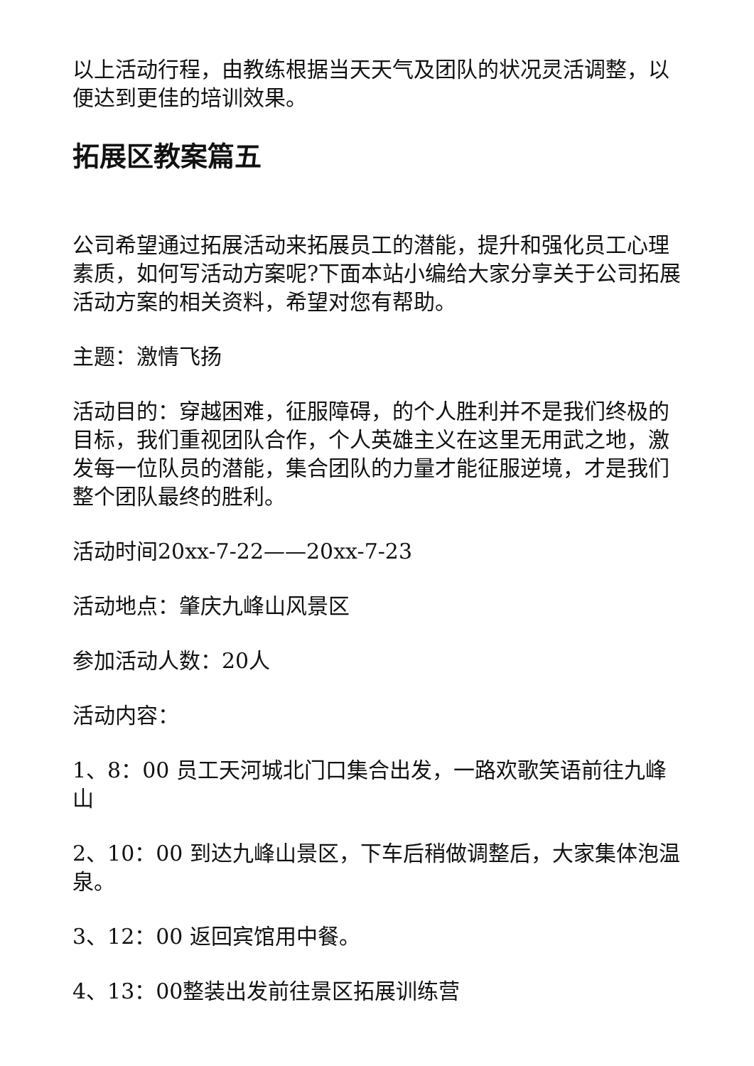以上活动行程，由教练根据当天天气及团队的状况灵活调整，以便达到更佳的培训效果。
拓展区教案篇五
公司希望通过拓展活动来拓展员工的潜能，提升和强化员工心理素质，如何写活动方案呢?下面本站小编给大家分享关于公司拓展活动方案的相关资料，希望对您有帮助。
主题：激情飞扬
活动目的：穿越困难，征服障碍，的个人胜利并不是我们终极的目标，我们重视团队合作，个人英雄主义在这里无用武之地，激发每一位队员的潜能，集合团队的力量才能征服逆境，才是我们整个团队最终的胜利。
活动时间20xx-7-22——20xx-7-23
活动地点：肇庆九峰山风景区
参加活动人数：20人
活动内容：
1、8：00 员工天河城北门口集合出发，一路欢歌笑语前往九峰山
2、10：00 到达九峰山景区，下车后稍做调整后，大家集体泡温泉。
3、12：00 返回宾馆用中餐。
4、13：00整装出发前往景区拓展训练营